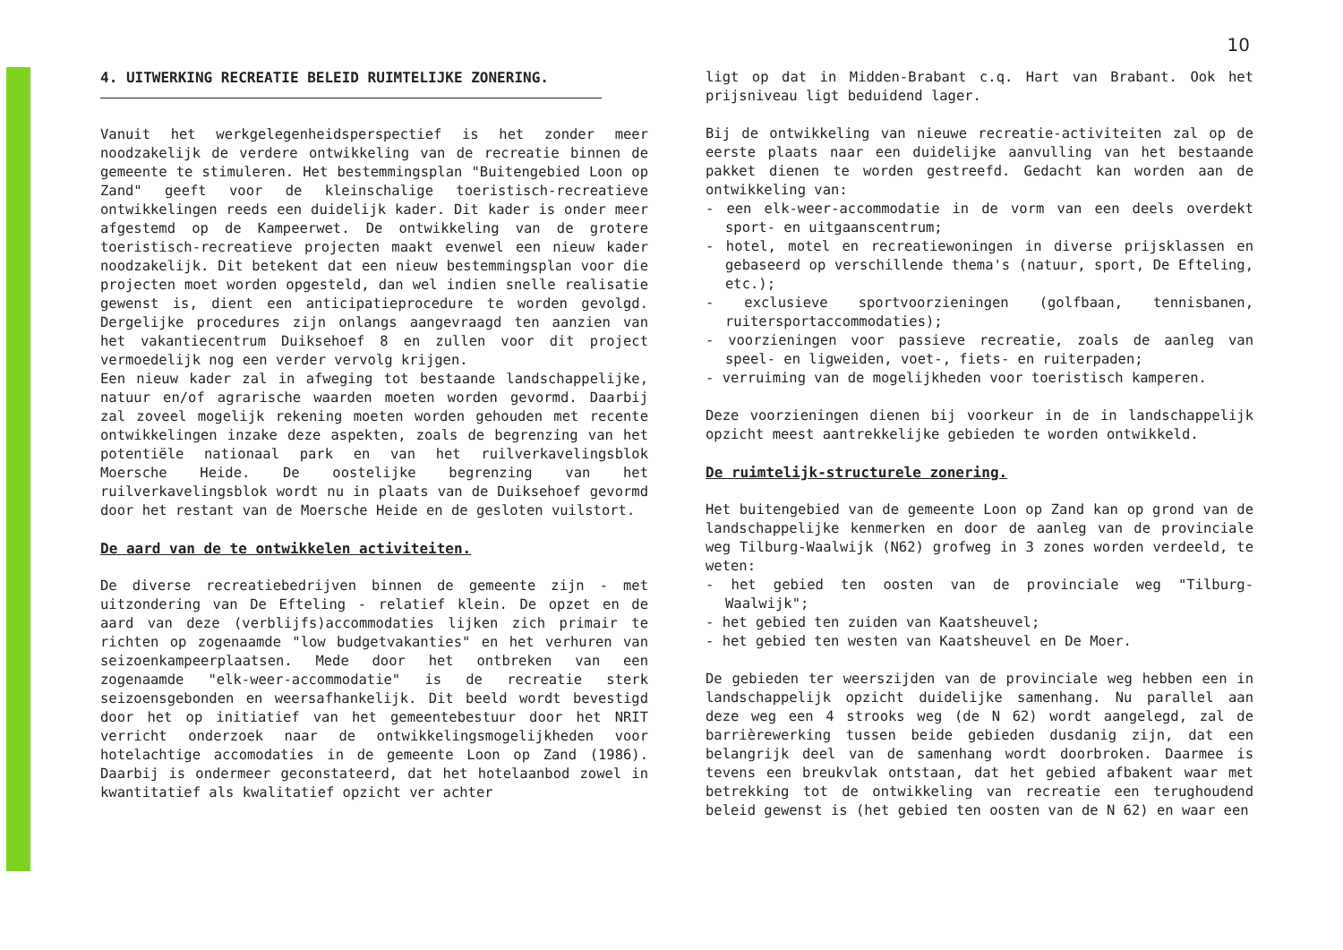10
4. UITWERKING RECREATIE BELEID RUIMTELIJKE ZONERING.
Vanuit het werkgelegenheidsperspectief is het zonder meer noodzakelijk de verdere ontwikkeling van de recreatie binnen de gemeente te stimuleren. Het bestemmingsplan "Buitengebied Loon op Zand" geeft voor de kleinschalige toeristisch-recreatieve ontwikkelingen reeds een duidelijk kader. Dit kader is onder meer afgestemd op de Kampeerwet. De ontwikkeling van de grotere toeristisch-recreatieve projecten maakt evenwel een nieuw kader noodzakelijk. Dit betekent dat een nieuw bestemmingsplan voor die projecten moet worden opgesteld, dan wel indien snelle realisatie gewenst is, dient een anticipatieprocedure te worden gevolgd. Dergelijke procedures zijn onlangs aangevraagd ten aanzien van het vakantiecentrum Duiksehoef 8 en zullen voor dit project vermoedelijk nog een verder vervolg krijgen.
Een nieuw kader zal in afweging tot bestaande landschappelijke, natuur en/of agrarische waarden moeten worden gevormd. Daarbij zal zoveel mogelijk rekening moeten worden gehouden met recente ontwikkelingen inzake deze aspekten, zoals de begrenzing van het potentiële nationaal park en van het ruilverkavelingsblok Moersche Heide. De oostelijke begrenzing van het ruilverkavelingsblok wordt nu in plaats van de Duiksehoef gevormd door het restant van de Moersche Heide en de gesloten vuilstort.
De aard van de te ontwikkelen activiteiten.
De diverse recreatiebedrijven binnen de gemeente zijn - met uitzondering van De Efteling - relatief klein. De opzet en de aard van deze (verblijfs)accommodaties lijken zich primair te richten op zogenaamde "low budgetvakanties" en het verhuren van seizoenkampeerplaatsen. Mede door het ontbreken van een zogenaamde "elk-weer-accommodatie" is de recreatie sterk seizoensgebonden en weersafhankelijk. Dit beeld wordt bevestigd door het op initiatief van het gemeentebestuur door het NRIT verricht onderzoek naar de ontwikkelingsmogelijkheden voor hotelachtige accomodaties in de gemeente Loon op Zand (1986). Daarbij is ondermeer geconstateerd, dat het hotelaanbod zowel in kwantitatief als kwalitatief opzicht ver achter
ligt op dat in Midden-Brabant c.q. Hart van Brabant. Ook het prijsniveau ligt beduidend lager.
Bij de ontwikkeling van nieuwe recreatie-activiteiten zal op de eerste plaats naar een duidelijke aanvulling van het bestaande pakket dienen te worden gestreefd. Gedacht kan worden aan de ontwikkeling van:
- een elk-weer-accommodatie in de vorm van een deels overdekt sport- en uitgaanscentrum;
- hotel, motel en recreatiewoningen in diverse prijsklassen en gebaseerd op verschillende thema's (natuur, sport, De Efteling, etc.);
- exclusieve sportvoorzieningen (golfbaan, tennisbanen, ruitersportaccommodaties);
- voorzieningen voor passieve recreatie, zoals de aanleg van speel- en ligweiden, voet-, fiets- en ruiterpaden;
- verruiming van de mogelijkheden voor toeristisch kamperen.
Deze voorzieningen dienen bij voorkeur in de in landschappelijk opzicht meest aantrekkelijke gebieden te worden ontwikkeld.
De ruimtelijk-structurele zonering.
Het buitengebied van de gemeente Loon op Zand kan op grond van de landschappelijke kenmerken en door de aanleg van de provinciale weg Tilburg-Waalwijk (N62) grofweg in 3 zones worden verdeeld, te weten:
- het gebied ten oosten van de provinciale weg "Tilburg-Waalwijk";
- het gebied ten zuiden van Kaatsheuvel;
- het gebied ten westen van Kaatsheuvel en De Moer.
De gebieden ter weerszijden van de provinciale weg hebben een in landschappelijk opzicht duidelijke samenhang. Nu parallel aan deze weg een 4 strooks weg (de N 62) wordt aangelegd, zal de barrièrewerking tussen beide gebieden dusdanig zijn, dat een belangrijk deel van de samenhang wordt doorbroken. Daarmee is tevens een breukvlak ontstaan, dat het gebied afbakent waar met betrekking tot de ontwikkeling van recreatie een terughoudend beleid gewenst is (het gebied ten oosten van de N 62) en waar een